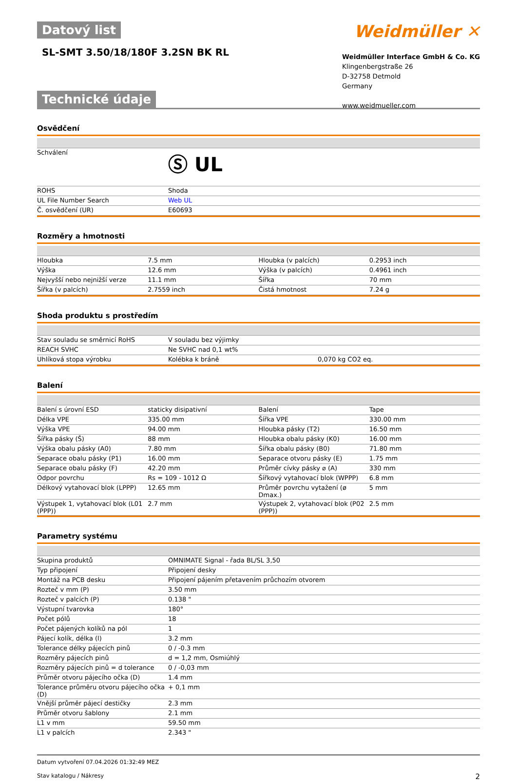Datový list
SL-SMT 3.50/18/180F 3.2SN BK RL
Weidmüller ✕
Weidmüller Interface GmbH & Co. KG
Klingenbergstraße 26
D-32758 Detmold
Germany
www.weidmueller.com
Technické údaje
Osvědčení
| Schválení | Ⓢ UL |
| ROHS | Shoda |
| UL File Number Search | Web UL |
| Č. osvědčení (UR) | E60693 |
Rozměry a hmotnosti
| Hloubka | 7.5 mm | Hloubka (v palcích) | 0.2953 inch |
| Výška | 12.6 mm | Výška (v palcích) | 0.4961 inch |
| Nejvyšší nebo nejnižší verze | 11.1 mm | Šířka | 70 mm |
| Šířka (v palcích) | 2.7559 inch | Čistá hmotnost | 7.24 g |
Shoda produktu s prostředím
| Stav souladu se směrnicí RoHS | V souladu bez výjimky | |
| REACH SVHC | Ne SVHC nad 0,1 wt% | |
| Uhlíková stopa výrobku | Kolébka k bráně | 0,070 kg CO2 eq. |
Balení
| Balení s úrovní ESD | staticky disipativní | Balení | Tape |
| Délka VPE | 335.00 mm | Šířka VPE | 330.00 mm |
| Výška VPE | 94.00 mm | Hloubka pásky (T2) | 16.50 mm |
| Šířka pásky (Š) | 88 mm | Hloubka obalu pásky (K0) | 16.00 mm |
| Výška obalu pásky (A0) | 7.80 mm | Šířka obalu pásky (B0) | 71.80 mm |
| Separace obalu pásky (P1) | 16.00 mm | Separace otvoru pásky (E) | 1.75 mm |
| Separace obalu pásky (F) | 42.20 mm | Průměr cívky pásky ⌀ (A) | 330 mm |
| Odpor povrchu | Rs = 109 - 1012 Ω | Šířkový vytahovací blok (WPPP) | 6.8 mm |
| Délkový vytahovací blok (LPPP) | 12.65 mm | Průměr povrchu vytažení (ø Dmax.) | 5 mm |
| Výstupek 1, vytahovací blok (L01 (PPP)) | 2.7 mm | Výstupek 2, vytahovací blok (P02 (PPP)) | 2.5 mm |
Parametry systému
| Skupina produktů | OMNIMATE Signal - řada BL/SL 3,50 |
| Typ připojení | Připojení desky |
| Montáž na PCB desku | Připojení pájením přetavením průchozím otvorem |
| Rozteč v mm (P) | 3.50 mm |
| Rozteč v palcích (P) | 0.138 " |
| Výstupní tvarovka | 180° |
| Počet pólů | 18 |
| Počet pájených kolíků na pól | 1 |
| Pájecí kolík, délka (l) | 3.2 mm |
| Tolerance délky pájecích pinů | 0 / -0.3 mm |
| Rozměry pájecích pinů | d = 1,2 mm, Osmiúhlý |
| Rozměry pájecích pinů = d tolerance | 0 / -0,03 mm |
| Průměr otvoru pájecího očka (D) | 1.4 mm |
| Tolerance průměru otvoru pájecího očka (D) | + 0,1 mm |
| Vnější průměr pájecí destičky | 2.3 mm |
| Průměr otvoru šablony | 2.1 mm |
| L1 v mm | 59.50 mm |
| L1 v palcích | 2.343 " |
Datum vytvoření 07.04.2026 01:32:49 MEZ
Stav katalogu / Nákresy 2